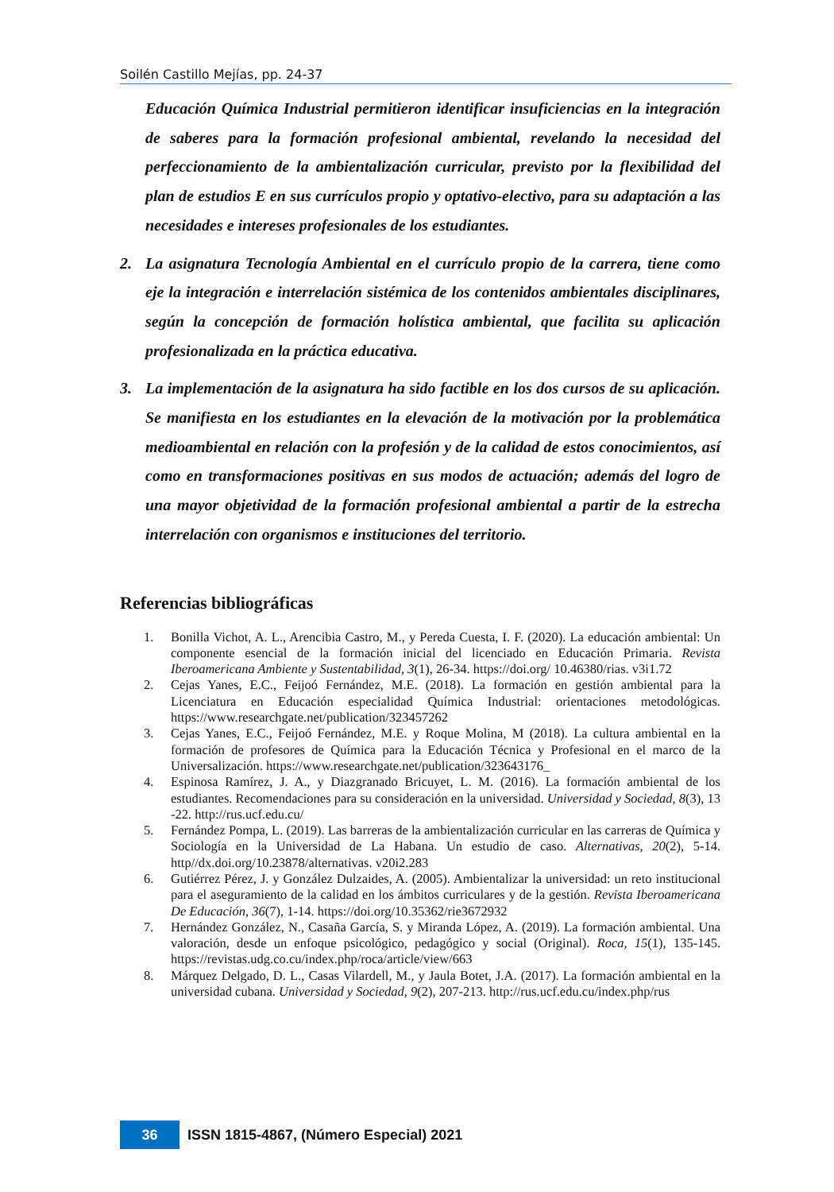Soilén Castillo Mejías, pp. 24-37
Educación Química Industrial permitieron identificar insuficiencias en la integración de saberes para la formación profesional ambiental, revelando la necesidad del perfeccionamiento de la ambientalización curricular, previsto por la flexibilidad del plan de estudios E en sus currículos propio y optativo-electivo, para su adaptación a las necesidades e intereses profesionales de los estudiantes.
2. La asignatura Tecnología Ambiental en el currículo propio de la carrera, tiene como eje la integración e interrelación sistémica de los contenidos ambientales disciplinares, según la concepción de formación holística ambiental, que facilita su aplicación profesionalizada en la práctica educativa.
3. La implementación de la asignatura ha sido factible en los dos cursos de su aplicación. Se manifiesta en los estudiantes en la elevación de la motivación por la problemática medioambiental en relación con la profesión y de la calidad de estos conocimientos, así como en transformaciones positivas en sus modos de actuación; además del logro de una mayor objetividad de la formación profesional ambiental a partir de la estrecha interrelación con organismos e instituciones del territorio.
Referencias bibliográficas
1. Bonilla Vichot, A. L., Arencibia Castro, M., y Pereda Cuesta, I. F. (2020). La educación ambiental: Un componente esencial de la formación inicial del licenciado en Educación Primaria. Revista Iberoamericana Ambiente y Sustentabilidad, 3(1), 26-34. https://doi.org/ 10.46380/rias. v3i1.72
2. Cejas Yanes, E.C., Feijoó Fernández, M.E. (2018). La formación en gestión ambiental para la Licenciatura en Educación especialidad Química Industrial: orientaciones metodológicas. https://www.researchgate.net/publication/323457262
3. Cejas Yanes, E.C., Feijoó Fernández, M.E. y Roque Molina, M (2018). La cultura ambiental en la formación de profesores de Química para la Educación Técnica y Profesional en el marco de la Universalización. https://www.researchgate.net/publication/323643176_
4. Espinosa Ramírez, J. A., y Diazgranado Bricuyet, L. M. (2016). La formación ambiental de los estudiantes. Recomendaciones para su consideración en la universidad. Universidad y Sociedad, 8(3), 13 -22. http://rus.ucf.edu.cu/
5. Fernández Pompa, L. (2019). Las barreras de la ambientalización curricular en las carreras de Química y Sociología en la Universidad de La Habana. Un estudio de caso. Alternativas, 20(2), 5-14. http//dx.doi.org/10.23878/alternativas. v20i2.283
6. Gutiérrez Pérez, J. y González Dulzaides, A. (2005). Ambientalizar la universidad: un reto institucional para el aseguramiento de la calidad en los ámbitos curriculares y de la gestión. Revista Iberoamericana De Educación, 36(7), 1-14. https://doi.org/10.35362/rie3672932
7. Hernández González, N., Casaña García, S. y Miranda López, A. (2019). La formación ambiental. Una valoración, desde un enfoque psicológico, pedagógico y social (Original). Roca, 15(1), 135-145. https://revistas.udg.co.cu/index.php/roca/article/view/663
8. Márquez Delgado, D. L., Casas Vilardell, M., y Jaula Botet, J.A. (2017). La formación ambiental en la universidad cubana. Universidad y Sociedad, 9(2), 207-213. http://rus.ucf.edu.cu/index.php/rus
36
ISSN 1815-4867, (Número Especial) 2021